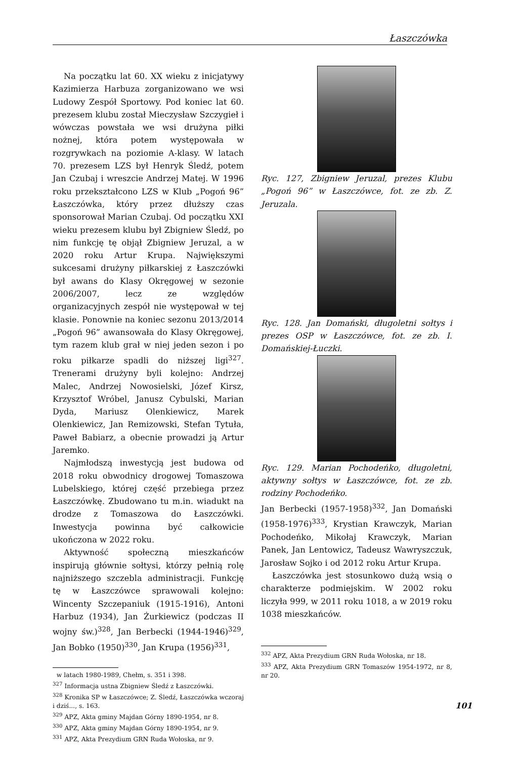Łaszczówka
Na początku lat 60. XX wieku z inicjatywy Kazimierza Harbuza zorganizowano we wsi Ludowy Zespół Sportowy. Pod koniec lat 60. prezesem klubu został Mieczysław Szczygieł i wówczas powstała we wsi drużyna piłki nożnej, która potem występowała w rozgrywkach na poziomie A-klasy. W latach 70. prezesem LZS był Henryk Śledź, potem Jan Czubaj i wreszcie Andrzej Matej. W 1996 roku przekształcono LZS w Klub „Pogoń 96” Łaszczówka, który przez dłuższy czas sponsorował Marian Czubaj. Od początku XXI wieku prezesem klubu był Zbigniew Śledź, po nim funkcję tę objął Zbigniew Jeruzal, a w 2020 roku Artur Krupa. Największymi sukcesami drużyny piłkarskiej z Łaszczówki był awans do Klasy Okręgowej w sezonie 2006/2007, lecz ze względów organizacyjnych zespół nie występował w tej klasie. Ponownie na koniec sezonu 2013/2014 „Pogoń 96” awansowała do Klasy Okręgowej, tym razem klub grał w niej jeden sezon i po roku piłkarze spadli do niższej ligi<sup>327</sup>. Trenerami drużyny byli kolejno: Andrzej Malec, Andrzej Nowosielski, Józef Kirsz, Krzysztof Wróbel, Janusz Cybulski, Marian Dyda, Mariusz Olenkiewicz, Marek Olenkiewicz, Jan Remizowski, Stefan Tytuła, Paweł Babiarz, a obecnie prowadzi ją Artur Jaremko.
Najmłodszą inwestycją jest budowa od 2018 roku obwodnicy drogowej Tomaszowa Lubelskiego, której część przebiega przez Łaszczówkę. Zbudowano tu m.in. wiadukt na drodze z Tomaszowa do Łaszczówki. Inwestycja powinna być całkowicie ukończona w 2022 roku.
Aktywność społeczną mieszkańców inspirują głównie sołtysi, którzy pełnią rolę najniższego szczebla administracji. Funkcję tę w Łaszczówce sprawowali kolejno: Wincenty Szczepaniuk (1915-1916), Antoni Harbuz (1934), Jan Żurkiewicz (podczas II wojny św.)<sup>328</sup>, Jan Berbecki (1944-1946)<sup>329</sup>, Jan Bobko (1950)<sup>330</sup>, Jan Krupa (1956)<sup>331</sup>,
w latach 1980-1989, Chełm, s. 351 i 398.
<sup>327</sup> Informacja ustna Zbigniew Śledź z Łaszczówki.
<sup>328</sup> Kronika SP w Łaszczówce; Z. Śledź, Łaszczówka wczoraj i dziś..., s. 163.
<sup>329</sup> APZ, Akta gminy Majdan Górny 1890-1954, nr 8.
<sup>330</sup> APZ, Akta gminy Majdan Górny 1890-1954, nr 9.
<sup>331</sup> APZ, Akta Prezydium GRN Ruda Wołoska, nr 9.
Ryc. 127, Zbigniew Jeruzal, prezes Klubu „Pogoń 96” w Łaszczówce, fot. ze zb. Z. Jeruzala.
Ryc. 128. Jan Domański, długoletni sołtys i prezes OSP w Łaszczówce, fot. ze zb. I. Domańskiej-Łuczki.
Ryc. 129. Marian Pochodeńko, długoletni, aktywny sołtys w Łaszczówce, fot. ze zb. rodziny Pochodeńko.
Jan Berbecki (1957-1958)<sup>332</sup>, Jan Domański (1958-1976)<sup>333</sup>, Krystian Krawczyk, Marian Pochodeńko, Mikołaj Krawczyk, Marian Panek, Jan Lentowicz, Tadeusz Wawryszczuk, Jarosław Sojko i od 2012 roku Artur Krupa.
Łaszczówka jest stosunkowo dużą wsią o charakterze podmiejskim. W 2002 roku liczyła 999, w 2011 roku 1018, a w 2019 roku 1038 mieszkańców.
<sup>332</sup> APZ, Akta Prezydium GRN Ruda Wołoska, nr 18.
<sup>333</sup> APZ, Akta Prezydium GRN Tomaszów 1954-1972, nr 8, nr 20.
101